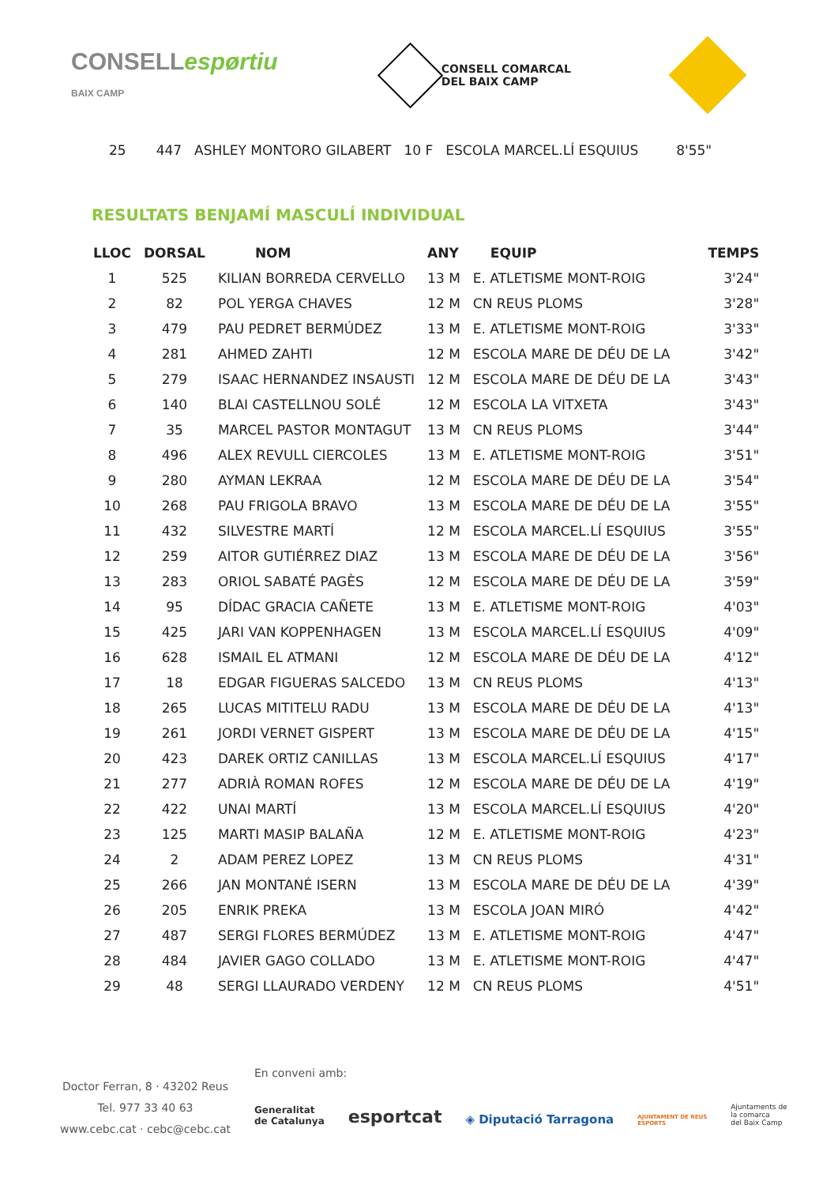CONSELLespørtiu
BAIX CAMP
CONSELL COMARCAL
DEL BAIX CAMP
| 25 | 447 | ASHLEY MONTORO GILABERT | 10 F | ESCOLA MARCEL.LÍ ESQUIUS | 8'55" |
RESULTATS BENJAMÍ MASCULÍ INDIVIDUAL
| LLOC | DORSAL | NOM | ANY | EQUIP | TEMPS |
| --- | --- | --- | --- | --- | --- |
| 1 | 525 | KILIAN BORREDA CERVELLO | 13 M | E. ATLETISME MONT-ROIG | 3'24" |
| 2 | 82 | POL YERGA CHAVES | 12 M | CN REUS PLOMS | 3'28" |
| 3 | 479 | PAU PEDRET BERMÚDEZ | 13 M | E. ATLETISME MONT-ROIG | 3'33" |
| 4 | 281 | AHMED ZAHTI | 12 M | ESCOLA MARE DE DÉU DE LA | 3'42" |
| 5 | 279 | ISAAC HERNANDEZ INSAUSTI | 12 M | ESCOLA MARE DE DÉU DE LA | 3'43" |
| 6 | 140 | BLAI CASTELLNOU SOLÉ | 12 M | ESCOLA LA VITXETA | 3'43" |
| 7 | 35 | MARCEL PASTOR MONTAGUT | 13 M | CN REUS PLOMS | 3'44" |
| 8 | 496 | ALEX REVULL CIERCOLES | 13 M | E. ATLETISME MONT-ROIG | 3'51" |
| 9 | 280 | AYMAN LEKRAA | 12 M | ESCOLA MARE DE DÉU DE LA | 3'54" |
| 10 | 268 | PAU FRIGOLA BRAVO | 13 M | ESCOLA MARE DE DÉU DE LA | 3'55" |
| 11 | 432 | SILVESTRE MARTÍ | 12 M | ESCOLA MARCEL.LÍ ESQUIUS | 3'55" |
| 12 | 259 | AITOR GUTIÉRREZ DIAZ | 13 M | ESCOLA MARE DE DÉU DE LA | 3'56" |
| 13 | 283 | ORIOL SABATÉ PAGÈS | 12 M | ESCOLA MARE DE DÉU DE LA | 3'59" |
| 14 | 95 | DÍDAC GRACIA CAÑETE | 13 M | E. ATLETISME MONT-ROIG | 4'03" |
| 15 | 425 | JARI VAN KOPPENHAGEN | 13 M | ESCOLA MARCEL.LÍ ESQUIUS | 4'09" |
| 16 | 628 | ISMAIL EL ATMANI | 12 M | ESCOLA MARE DE DÉU DE LA | 4'12" |
| 17 | 18 | EDGAR FIGUERAS SALCEDO | 13 M | CN REUS PLOMS | 4'13" |
| 18 | 265 | LUCAS MITITELU RADU | 13 M | ESCOLA MARE DE DÉU DE LA | 4'13" |
| 19 | 261 | JORDI VERNET GISPERT | 13 M | ESCOLA MARE DE DÉU DE LA | 4'15" |
| 20 | 423 | DAREK ORTIZ CANILLAS | 13 M | ESCOLA MARCEL.LÍ ESQUIUS | 4'17" |
| 21 | 277 | ADRIÀ ROMAN ROFES | 12 M | ESCOLA MARE DE DÉU DE LA | 4'19" |
| 22 | 422 | UNAI MARTÍ | 13 M | ESCOLA MARCEL.LÍ ESQUIUS | 4'20" |
| 23 | 125 | MARTI MASIP BALAÑA | 12 M | E. ATLETISME MONT-ROIG | 4'23" |
| 24 | 2 | ADAM PEREZ LOPEZ | 13 M | CN REUS PLOMS | 4'31" |
| 25 | 266 | JAN MONTANÉ ISERN | 13 M | ESCOLA MARE DE DÉU DE LA | 4'39" |
| 26 | 205 | ENRIK PREKA | 13 M | ESCOLA JOAN MIRÓ | 4'42" |
| 27 | 487 | SERGI FLORES BERMÚDEZ | 13 M | E. ATLETISME MONT-ROIG | 4'47" |
| 28 | 484 | JAVIER GAGO COLLADO | 13 M | E. ATLETISME MONT-ROIG | 4'47" |
| 29 | 48 | SERGI LLAURADO VERDENY | 12 M | CN REUS PLOMS | 4'51" |
Doctor Ferran, 8 · 43202 Reus
Tel. 977 33 40 63
www.cebc.cat · cebc@cebc.cat
En conveni amb:
Generalitat
de Catalunya esportcat ◈ Diputació Tarragona AJUNTAMENT DE REUS
ESPORTS Ajuntaments de
la comarca
del Baix Camp